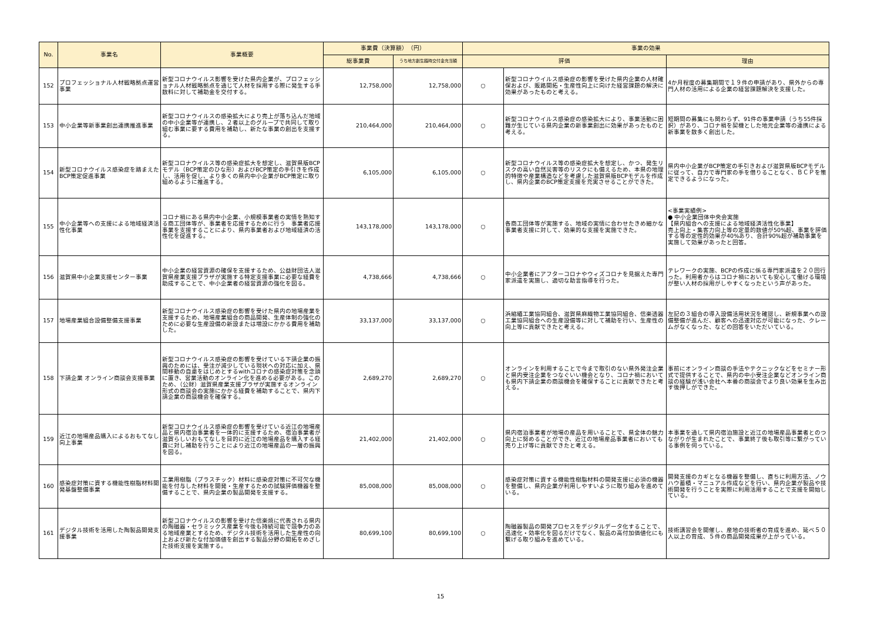| No. | 事業名 | 事業概要 | 事業費（決算額） （円） | | 事業の効果 | | |
| --- | --- | --- | --- | --- | --- | --- | --- |
| | | | 総事業費 | うち地方創生臨時交付金充当額 | 評価 | | 理由 |
| 152 | プロフェッショナル人材戦略拠点運営事業 | 新型コロナウイルス影響を受けた県内企業が、プロフェッショナル人材戦略拠点を通じて人材を採用する際に発生する手数料に対して補助金を交付する。 | 12,758,000 | 12,758,000 | ○ | 新型コロナウイルス感染症の影響を受けた県内企業の人材確保および、販路開拓・生産性向上に向けた経営課題の解決に効果があったものと考える。 | 4か月程度の募集期間で１９件の申請があり、県外からの専門人材の活用による企業の経営課題解決を支援した。 |
| 153 | 中小企業等新事業創出連携推進事業 | 新型コロナウイルスの感染拡大により売上が落ち込んだ地域の中小企業等が連携し、２者以上のグループで共同して取り組む事業に要する費用を補助し、新たな事業の創出を支援する。 | 210,464,000 | 210,464,000 | ○ | 新型コロナウイルス感染症の感染拡大により、事業活動に困難が生じている県内企業の新事業創出に効果があったものと考える。 | 短期間の募集にも関わらず、91件の事業申請（うち55件採択）があり、コロナ禍を契機とした地元企業等の連携による新事業を数多く創出した。 |
| 154 | 新型コロナウイルス感染症を踏まえたBCP策定促進事業 | 新型コロナウイルス等の感染症拡大を想定し、滋賀県版BCPモデル（BCP策定のひな形）およびBCP策定の手引きを作成し、活用を促し、より多くの県内中小企業がBCP策定に取り組めるように推進する。 | 6,105,000 | 6,105,000 | ○ | 新型コロナウイルス等の感染症拡大を想定し、かつ、発生リスクの高い自然災害等のリスクにも備えるため、本県の地理的特徴や産業構造などを考慮した滋賀県版BCPモデルを作成し、県内企業のBCP策定支援を充実させることができた。 | 県内中小企業がBCP策定の手引きおよび滋賀県版BCPモデルに従って、自力で専門家の手を借りることなく、ＢＣＰを策定できるようになった。 |
| 155 | 中小企業等への支援による地域経済活性化事業 | コロナ禍にある県内中小企業、小規模事業者の実情を熟知する商工団体等が、事業者を応援するために行う 事業者応援事業を支援することにより、県内事業者および地域経済の活性化を促進する。 | 143,178,000 | 143,178,000 | ○ | 各商工団体等が実施する、地域の実情に合わせたきめ細かな事業者支援に対して、効果的な支援を実施できた。 | <事業実績例> ● 中小企業団体中央会実施 【県内組合への支援による地域経済活性化事業】 売上向上・集客力向上等の定量的数値が50%超、事業を評価する等の定性的効果が40%あり、合計90%超が補助事業を実施して効果があったと回答。 |
| 156 | 滋賀県中小企業支援センター事業 | 中小企業の経営資源の確保を支援するため、公益財団法人滋賀県産業支援プラザが実施する特定支援事業に必要な経費を助成することで、中小企業者の経営資源の強化を図る。 | 4,738,666 | 4,738,666 | ○ | 中小企業者にアフターコロナやウィズコロナを見据えた専門家派遣を実施し、適切な助言指導を行った。 | テレワークの実施、BCPの作成に係る専門家派遣を２０回行った。利用者からはコロナ禍においても安心して働ける環境が整い人材の採用がしやすくなったという声があった。 |
| 157 | 地場産業組合設備整備支援事業 | 新型コロナウイルス感染症の影響を受けた県内の地場産業を支援するため、地場産業組合の商品開発、生産体制の強化のために必要な生産設備の新設または増設にかかる費用を補助した。 | 33,137,000 | 33,137,000 | ○ | 浜縮緬工業協同組合、滋賀県麻織物工業協同組合、信楽透器工業協同組合への生産設備等に対して補助を行い、生産性の向上等に貢献できたと考える。 | 左記の３組合の導入設備活用状況を確認し、新規事業への設備整備が進んだ、顧客への迅速対応が可能になった、クレームがなくなった、などの回答をいただいている。 |
| 158 | 下請企業 オンライン商談会支援事業 | 新型コロナウイルス感染症の影響を受けている下請企業の振興のためには、受注が減少している現状への対応に加え、県間移動の自粛をはじめとするwithコロナの感染症対策を念頭に置き、営業活動のオンライン化を進める必要がある。このため、（公財）滋賀県産業支援プラザが実施するオンライン形式の商談会の実施にかかる経費を補助することで、県内下請企業の商談機会を確保する。 | 2,689,270 | 2,689,270 | ○ | オンラインを利用することで今まで取引のない県外発注企業と県内受注企業をつなぐいい機会となり、コロナ禍においても県内下請企業の商談機会を確保することに貢献できたと考える。 | 事前にオンライン商談の手法やテクニックなどをセミナー形式で提供することで、県内の中小受注企業などオンライン商談の経験が浅い会社へ本番の商談会でより良い効果を生み出す後押しができた。 |
| 159 | 近江の地場産品購入によるおもてなし向上事業 | 新型コロナウイルス感染症の影響を受けている近江の地場産品と県内宿泊事業者を一体的に支援するため、宿泊事業者が滋賀らしいおもてなしを目的に近江の地場産品を購入する経費に対し補助を行うことにより近江の地場産品の一層の振興を図る。 | 21,402,000 | 21,402,000 | ○ | 県内宿泊事業者が地場の産品を用いることで、県全体の魅力向上に努めることができ、近江の地場産品事業者においても売り上げ等に貢献できたと考える。 | 本事業を通して県内宿泊施設と近江の地場産品事業者とのつながりが生まれたことで、事業終了後も取引等に繋がっている事例を伺っている。 |
| 160 | 感染症対策に資する機能性樹脂材料開発基盤整備事業 | 工業用樹脂（プラスチック）材料に感染症対策に不可欠な機能を付与した材料を開発・生産するための試験評価機器を整備することで、県内企業の製品開発を支援する。 | 85,008,000 | 85,008,000 | ○ | 感染症対策に資する機能性樹脂材料の開発支援に必須の機器を整備し、県内企業が利用しやすいように取り組みを進めている。 | 開発支援のカギとなる機器を整備し、直ちに利用方法、ノウハウ蓄積・マニュアル作成などを行い、県内企業が製品や技術開発を行うことを実際に利用活用することで支援を開始している。 |
| 161 | デジタル技術を活用した陶製品開発支援事業 | 新型コロナウイルスの影響を受けた信楽焼に代表される県内の陶磁器・セラミックス産業を今後も持続可能で競争力のある地域産業とするため、デジタル技術を活用した生産性の向上および新たな付加価値を創出する製品分野の開拓をめざした技術支援を実施する。 | 80,699,100 | 80,699,100 | ○ | 陶磁器製品の開発プロセスをデジタルデータ化することで、迅速化・効率化を図るだけでなく、製品の高付加価値化にも繋げる取り組みを進めている。 | 技術講習会を開催し、産地の技術者の育成を進め、延べ５０人以上の育成、５件の商品開発成果が上がっている。 |
15